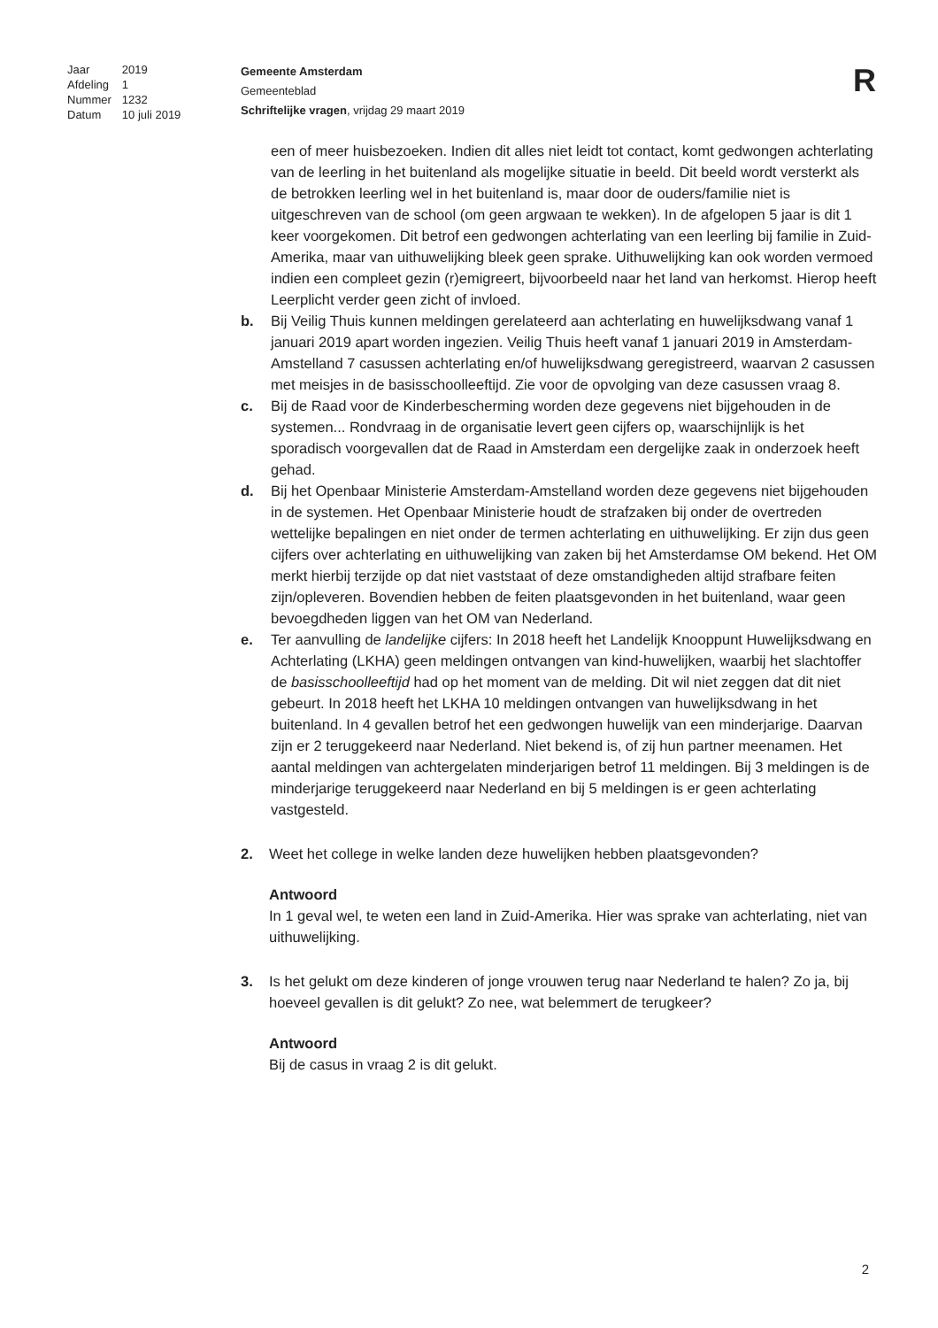| Jaar | 2019 |
| Afdeling | 1 |
| Nummer | 1232 |
| Datum | 10 juli 2019 |
Gemeente Amsterdam
Gemeenteblad
Schriftelijke vragen, vrijdag 29 maart 2019
R
een of meer huisbezoeken. Indien dit alles niet leidt tot contact, komt gedwongen achterlating van de leerling in het buitenland als mogelijke situatie in beeld. Dit beeld wordt versterkt als de betrokken leerling wel in het buitenland is, maar door de ouders/familie niet is uitgeschreven van de school (om geen argwaan te wekken). In de afgelopen 5 jaar is dit 1 keer voorgekomen. Dit betrof een gedwongen achterlating van een leerling bij familie in Zuid-Amerika, maar van uithuwelijking bleek geen sprake. Uithuwelijking kan ook worden vermoed indien een compleet gezin (r)emigreert, bijvoorbeeld naar het land van herkomst. Hierop heeft Leerplicht verder geen zicht of invloed.
b. Bij Veilig Thuis kunnen meldingen gerelateerd aan achterlating en huwelijksdwang vanaf 1 januari 2019 apart worden ingezien. Veilig Thuis heeft vanaf 1 januari 2019 in Amsterdam-Amstelland 7 casussen achterlating en/of huwelijksdwang geregistreerd, waarvan 2 casussen met meisjes in de basisschoolleeftijd. Zie voor de opvolging van deze casussen vraag 8.
c. Bij de Raad voor de Kinderbescherming worden deze gegevens niet bijgehouden in de systemen... Rondvraag in de organisatie levert geen cijfers op, waarschijnlijk is het sporadisch voorgevallen dat de Raad in Amsterdam een dergelijke zaak in onderzoek heeft gehad.
d. Bij het Openbaar Ministerie Amsterdam-Amstelland worden deze gegevens niet bijgehouden in de systemen. Het Openbaar Ministerie houdt de strafzaken bij onder de overtreden wettelijke bepalingen en niet onder de termen achterlating en uithuwelijking. Er zijn dus geen cijfers over achterlating en uithuwelijking van zaken bij het Amsterdamse OM bekend. Het OM merkt hierbij terzijde op dat niet vaststaat of deze omstandigheden altijd strafbare feiten zijn/opleveren. Bovendien hebben de feiten plaatsgevonden in het buitenland, waar geen bevoegdheden liggen van het OM van Nederland.
e. Ter aanvulling de landelijke cijfers: In 2018 heeft het Landelijk Knooppunt Huwelijksdwang en Achterlating (LKHA) geen meldingen ontvangen van kind-huwelijken, waarbij het slachtoffer de basisschoolleeftijd had op het moment van de melding. Dit wil niet zeggen dat dit niet gebeurt. In 2018 heeft het LKHA 10 meldingen ontvangen van huwelijksdwang in het buitenland. In 4 gevallen betrof het een gedwongen huwelijk van een minderjarige. Daarvan zijn er 2 teruggekeerd naar Nederland. Niet bekend is, of zij hun partner meenamen. Het aantal meldingen van achtergelaten minderjarigen betrof 11 meldingen. Bij 3 meldingen is de minderjarige teruggekeerd naar Nederland en bij 5 meldingen is er geen achterlating vastgesteld.
2. Weet het college in welke landen deze huwelijken hebben plaatsgevonden?
Antwoord
In 1 geval wel, te weten een land in Zuid-Amerika. Hier was sprake van achterlating, niet van uithuwelijking.
3. Is het gelukt om deze kinderen of jonge vrouwen terug naar Nederland te halen? Zo ja, bij hoeveel gevallen is dit gelukt? Zo nee, wat belemmert de terugkeer?
Antwoord
Bij de casus in vraag 2 is dit gelukt.
2